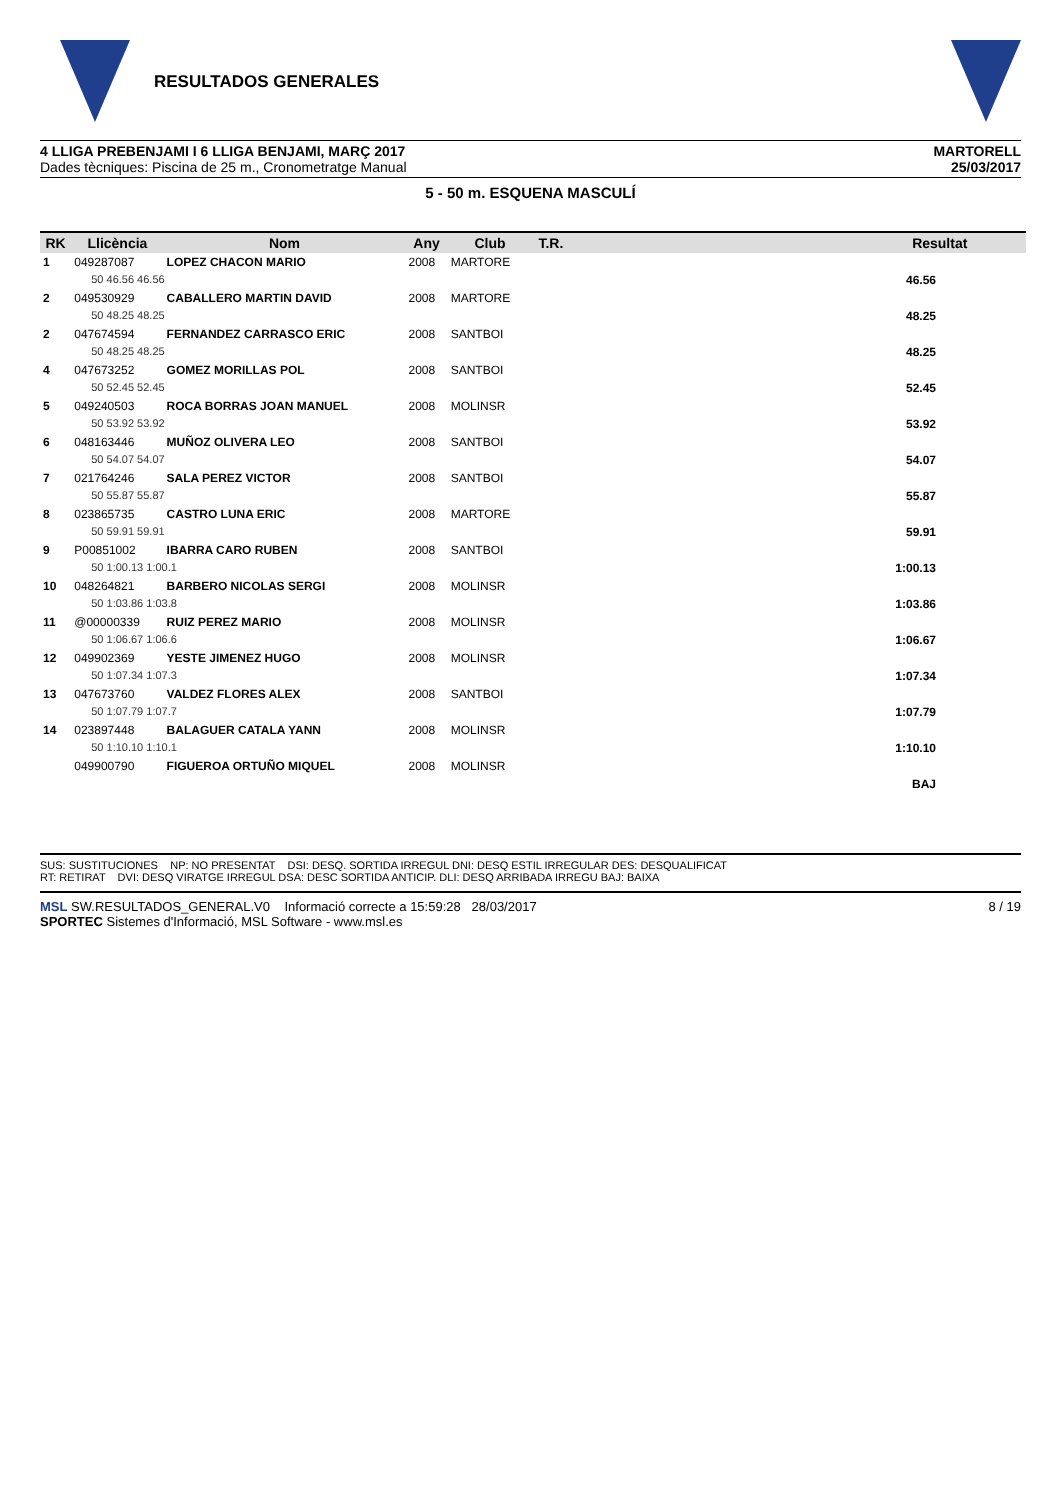RESULTADOS GENERALES
4 LLIGA PREBENJAMI I 6 LLIGA BENJAMI, MARÇ 2017
Dades tècniques: Piscina de 25 m., Cronometratge Manual
MARTORELL
25/03/2017
5 - 50 m. ESQUENA MASCULÍ
| RK | Llicència | Nom | Any | Club | T.R. | | Resultat |
| --- | --- | --- | --- | --- | --- | --- | --- |
| 1 | 049287087 | LOPEZ CHACON MARIO | 2008 | MARTORE | | | |
| | 50 46.56 46.56 | | | | | | 46.56 |
| 2 | 049530929 | CABALLERO MARTIN DAVID | 2008 | MARTORE | | | |
| | 50 48.25 48.25 | | | | | | 48.25 |
| 2 | 047674594 | FERNANDEZ CARRASCO ERIC | 2008 | SANTBOI | | | |
| | 50 48.25 48.25 | | | | | | 48.25 |
| 4 | 047673252 | GOMEZ MORILLAS POL | 2008 | SANTBOI | | | |
| | 50 52.45 52.45 | | | | | | 52.45 |
| 5 | 049240503 | ROCA BORRAS JOAN MANUEL | 2008 | MOLINSR | | | |
| | 50 53.92 53.92 | | | | | | 53.92 |
| 6 | 048163446 | MUÑOZ OLIVERA LEO | 2008 | SANTBOI | | | |
| | 50 54.07 54.07 | | | | | | 54.07 |
| 7 | 021764246 | SALA PEREZ VICTOR | 2008 | SANTBOI | | | |
| | 50 55.87 55.87 | | | | | | 55.87 |
| 8 | 023865735 | CASTRO LUNA ERIC | 2008 | MARTORE | | | |
| | 50 59.91 59.91 | | | | | | 59.91 |
| 9 | P00851002 | IBARRA CARO RUBEN | 2008 | SANTBOI | | | |
| | 50 1:00.13 1:00.1 | | | | | | 1:00.13 |
| 10 | 048264821 | BARBERO NICOLAS SERGI | 2008 | MOLINSR | | | |
| | 50 1:03.86 1:03.8 | | | | | | 1:03.86 |
| 11 | @00000339 | RUIZ PEREZ MARIO | 2008 | MOLINSR | | | |
| | 50 1:06.67 1:06.6 | | | | | | 1:06.67 |
| 12 | 049902369 | YESTE JIMENEZ HUGO | 2008 | MOLINSR | | | |
| | 50 1:07.34 1:07.3 | | | | | | 1:07.34 |
| 13 | 047673760 | VALDEZ FLORES ALEX | 2008 | SANTBOI | | | |
| | 50 1:07.79 1:07.7 | | | | | | 1:07.79 |
| 14 | 023897448 | BALAGUER CATALA YANN | 2008 | MOLINSR | | | |
| | 50 1:10.10 1:10.1 | | | | | | 1:10.10 |
| | 049900790 | FIGUEROA ORTUÑO MIQUEL | 2008 | MOLINSR | | | |
| | | | | | | | BAJ |
SUS: SUSTITUCIONES NP: NO PRESENTAT DSI: DESQ. SORTIDA IRREGUL DNI: DESQ ESTIL IRREGULAR DES: DESQUALIFICAT
RT: RETIRAT DVI: DESQ VIRATGE IRREGUL DSA: DESC SORTIDA ANTICIP. DLI: DESQ ARRIBADA IRREGU BAJ: BAIXA
MSL SW.RESULTADOS_GENERAL.V0 Informació correcte a 15:59:28 28/03/2017
SPORTEC Sistemes d'Informació, MSL Software - www.msl.es
8 / 19